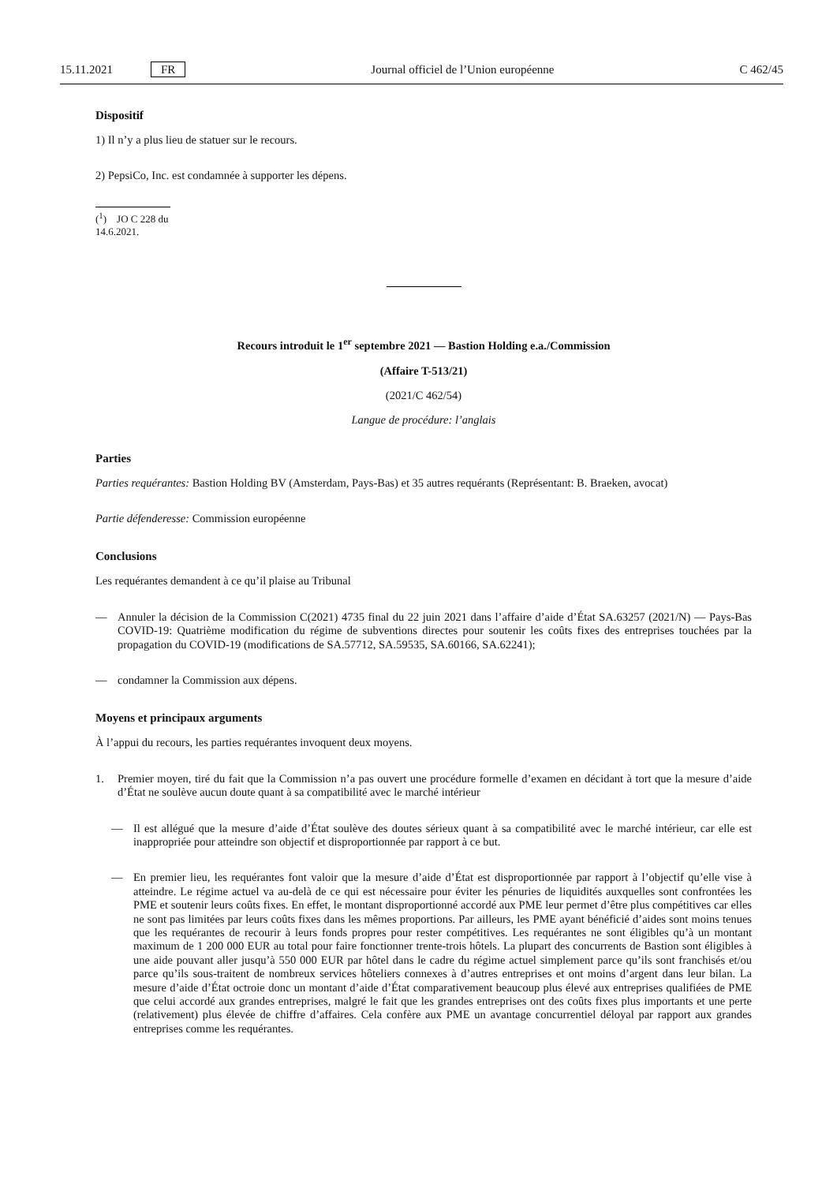15.11.2021 FR Journal officiel de l’Union européenne C 462/45
Dispositif
1) Il n’y a plus lieu de statuer sur le recours.
2) PepsiCo, Inc. est condamnée à supporter les dépens.
(<sup>1</sup>) JO C 228 du 14.6.2021.
Recours introduit le 1<sup>er</sup> septembre 2021 — Bastion Holding e.a./Commission
(Affaire T-513/21)
(2021/C 462/54)
Langue de procédure: l’anglais
Parties
Parties requérantes: Bastion Holding BV (Amsterdam, Pays-Bas) et 35 autres requérants (Représentant: B. Braeken, avocat)
Partie défenderesse: Commission européenne
Conclusions
Les requérantes demandent à ce qu’il plaise au Tribunal
— Annuler la décision de la Commission C(2021) 4735 final du 22 juin 2021 dans l’affaire d’aide d’État SA.63257 (2021/N) — Pays-Bas COVID-19: Quatrième modification du régime de subventions directes pour soutenir les coûts fixes des entreprises touchées par la propagation du COVID-19 (modifications de SA.57712, SA.59535, SA.60166, SA.62241);
— condamner la Commission aux dépens.
Moyens et principaux arguments
À l’appui du recours, les parties requérantes invoquent deux moyens.
1. Premier moyen, tiré du fait que la Commission n’a pas ouvert une procédure formelle d’examen en décidant à tort que la mesure d’aide d’État ne soulève aucun doute quant à sa compatibilité avec le marché intérieur
— Il est allégué que la mesure d’aide d’État soulève des doutes sérieux quant à sa compatibilité avec le marché intérieur, car elle est inappropriée pour atteindre son objectif et disproportionnée par rapport à ce but.
— En premier lieu, les requérantes font valoir que la mesure d’aide d’État est disproportionnée par rapport à l’objectif qu’elle vise à atteindre. Le régime actuel va au-delà de ce qui est nécessaire pour éviter les pénuries de liquidités auxquelles sont confrontées les PME et soutenir leurs coûts fixes. En effet, le montant disproportionné accordé aux PME leur permet d’être plus compétitives car elles ne sont pas limitées par leurs coûts fixes dans les mêmes proportions. Par ailleurs, les PME ayant bénéficié d’aides sont moins tenues que les requérantes de recourir à leurs fonds propres pour rester compétitives. Les requérantes ne sont éligibles qu’à un montant maximum de 1 200 000 EUR au total pour faire fonctionner trente-trois hôtels. La plupart des concurrents de Bastion sont éligibles à une aide pouvant aller jusqu’à 550 000 EUR par hôtel dans le cadre du régime actuel simplement parce qu’ils sont franchisés et/ou parce qu’ils sous-traitent de nombreux services hôteliers connexes à d’autres entreprises et ont moins d’argent dans leur bilan. La mesure d’aide d’État octroie donc un montant d’aide d’État comparativement beaucoup plus élevé aux entreprises qualifiées de PME que celui accordé aux grandes entreprises, malgré le fait que les grandes entreprises ont des coûts fixes plus importants et une perte (relativement) plus élevée de chiffre d’affaires. Cela confère aux PME un avantage concurrentiel déloyal par rapport aux grandes entreprises comme les requérantes.